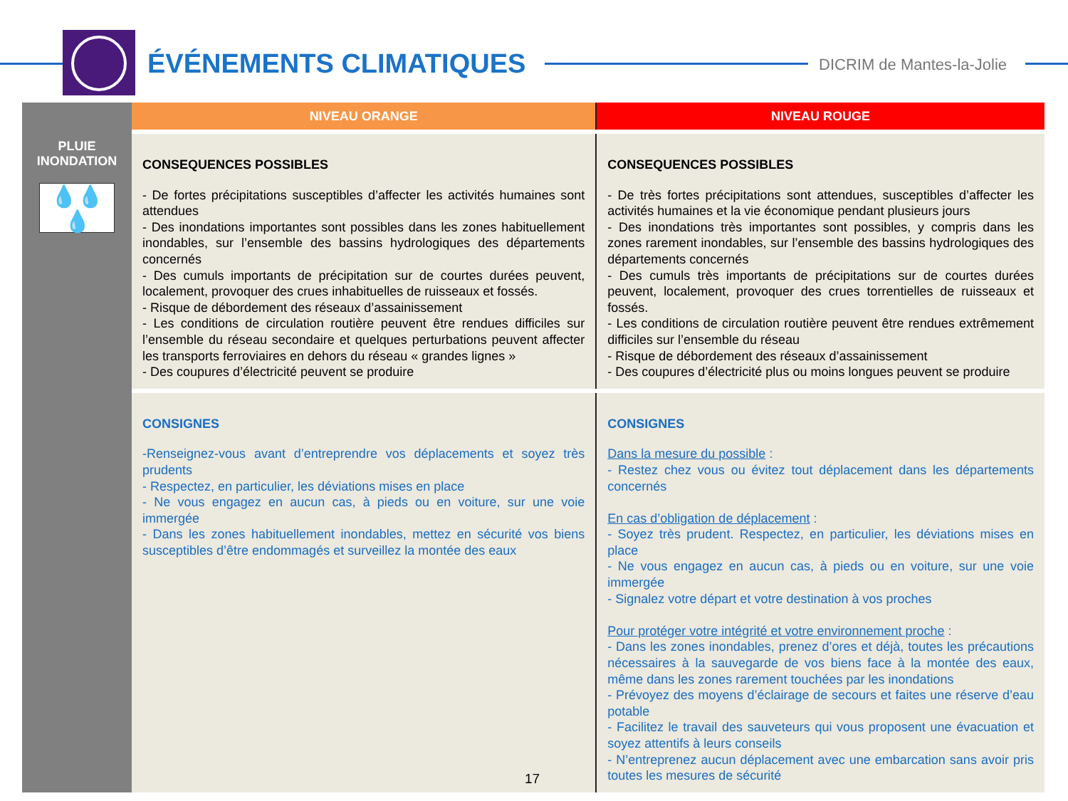ÉVÉNEMENTS CLIMATIQUES DICRIM de Mantes-la-Jolie
| | NIVEAU ORANGE | NIVEAU ROUGE |
| --- | --- | --- |
| PLUIE INONDATION 💧💧💧 | CONSEQUENCES POSSIBLES - De fortes précipitations susceptibles d’affecter les activités humaines sont attendues - Des inondations importantes sont possibles dans les zones habituellement inondables, sur l’ensemble des bassins hydrologiques des départements concernés - Des cumuls importants de précipitation sur de courtes durées peuvent, localement, provoquer des crues inhabituelles de ruisseaux et fossés. - Risque de débordement des réseaux d’assainissement - Les conditions de circulation routière peuvent être rendues difficiles sur l’ensemble du réseau secondaire et quelques perturbations peuvent affecter les transports ferroviaires en dehors du réseau « grandes lignes » - Des coupures d’électricité peuvent se produire | CONSEQUENCES POSSIBLES - De très fortes précipitations sont attendues, susceptibles d’affecter les activités humaines et la vie économique pendant plusieurs jours - Des inondations très importantes sont possibles, y compris dans les zones rarement inondables, sur l’ensemble des bassins hydrologiques des départements concernés - Des cumuls très importants de précipitations sur de courtes durées peuvent, localement, provoquer des crues torrentielles de ruisseaux et fossés. - Les conditions de circulation routière peuvent être rendues extrêmement difficiles sur l’ensemble du réseau - Risque de débordement des réseaux d’assainissement - Des coupures d’électricité plus ou moins longues peuvent se produire |
| | CONSIGNES -Renseignez-vous avant d’entreprendre vos déplacements et soyez très prudents - Respectez, en particulier, les déviations mises en place - Ne vous engagez en aucun cas, à pieds ou en voiture, sur une voie immergée - Dans les zones habituellement inondables, mettez en sécurité vos biens susceptibles d’être endommagés et surveillez la montée des eaux | CONSIGNES Dans la mesure du possible : - Restez chez vous ou évitez tout déplacement dans les départements concernés En cas d’obligation de déplacement : - Soyez très prudent. Respectez, en particulier, les déviations mises en place - Ne vous engagez en aucun cas, à pieds ou en voiture, sur une voie immergée - Signalez votre départ et votre destination à vos proches Pour protéger votre intégrité et votre environnement proche : - Dans les zones inondables, prenez d’ores et déjà, toutes les précautions nécessaires à la sauvegarde de vos biens face à la montée des eaux, même dans les zones rarement touchées par les inondations - Prévoyez des moyens d’éclairage de secours et faites une réserve d’eau potable - Facilitez le travail des sauveteurs qui vous proposent une évacuation et soyez attentifs à leurs conseils - N’entreprenez aucun déplacement avec une embarcation sans avoir pris toutes les mesures de sécurité |
17